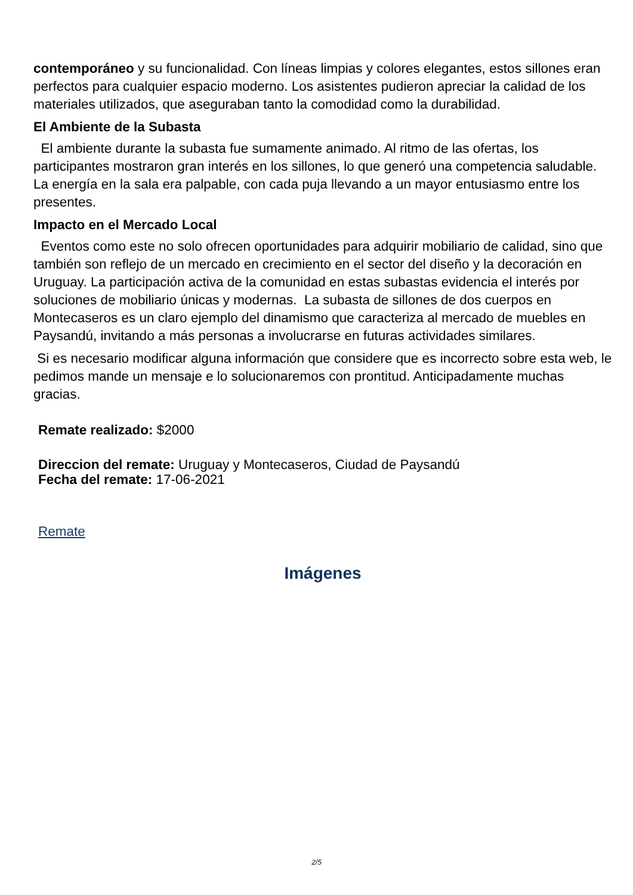contemporáneo y su funcionalidad. Con líneas limpias y colores elegantes, estos sillones eran perfectos para cualquier espacio moderno. Los asistentes pudieron apreciar la calidad de los materiales utilizados, que aseguraban tanto la comodidad como la durabilidad.
El Ambiente de la Subasta
El ambiente durante la subasta fue sumamente animado. Al ritmo de las ofertas, los participantes mostraron gran interés en los sillones, lo que generó una competencia saludable. La energía en la sala era palpable, con cada puja llevando a un mayor entusiasmo entre los presentes.
Impacto en el Mercado Local
Eventos como este no solo ofrecen oportunidades para adquirir mobiliario de calidad, sino que también son reflejo de un mercado en crecimiento en el sector del diseño y la decoración en Uruguay. La participación activa de la comunidad en estas subastas evidencia el interés por soluciones de mobiliario únicas y modernas. La subasta de sillones de dos cuerpos en Montecaseros es un claro ejemplo del dinamismo que caracteriza al mercado de muebles en Paysandú, invitando a más personas a involucrarse en futuras actividades similares.
Si es necesario modificar alguna información que considere que es incorrecto sobre esta web, le pedimos mande un mensaje e lo solucionaremos con prontitud. Anticipadamente muchas gracias.
Remate realizado: $2000
Direccion del remate: Uruguay y Montecaseros, Ciudad de Paysandú
Fecha del remate: 17-06-2021
Remate
Imágenes
2/5